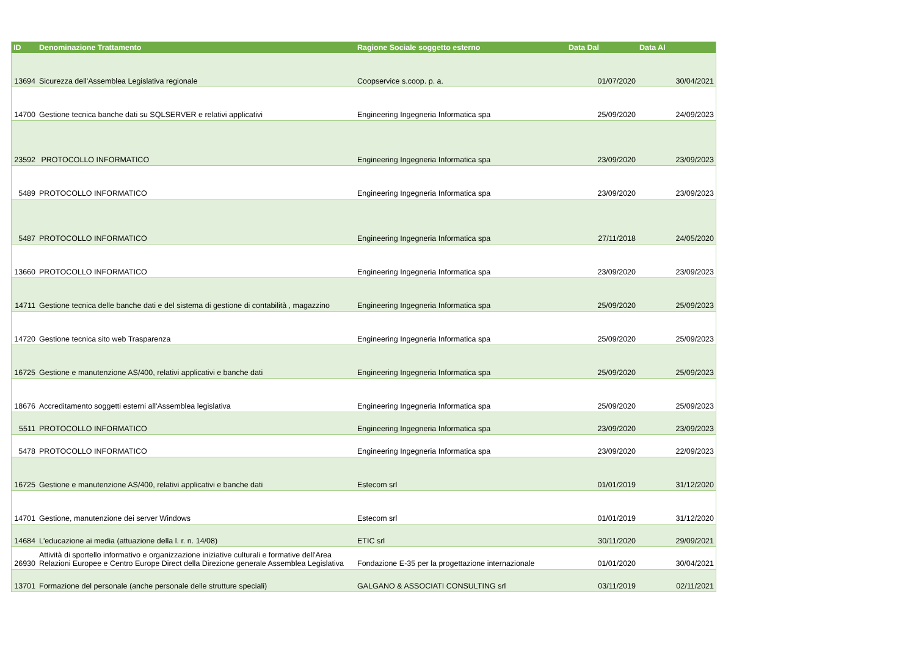| ID | Denominazione Trattamento | Ragione Sociale soggetto esterno | Data Dal | Data Al |
| --- | --- | --- | --- | --- |
| 13694 | Sicurezza dell'Assemblea Legislativa regionale | Coopservice s.coop. p. a. | 01/07/2020 | 30/04/2021 |
| 14700 | Gestione tecnica banche dati su SQLSERVER e relativi applicativi | Engineering Ingegneria Informatica spa | 25/09/2020 | 24/09/2023 |
| 23592 | PROTOCOLLO INFORMATICO | Engineering Ingegneria Informatica spa | 23/09/2020 | 23/09/2023 |
| 5489 | PROTOCOLLO INFORMATICO | Engineering Ingegneria Informatica spa | 23/09/2020 | 23/09/2023 |
| 5487 | PROTOCOLLO INFORMATICO | Engineering Ingegneria Informatica spa | 27/11/2018 | 24/05/2020 |
| 13660 | PROTOCOLLO INFORMATICO | Engineering Ingegneria Informatica spa | 23/09/2020 | 23/09/2023 |
| 14711 | Gestione tecnica delle banche dati e del sistema di gestione di contabilità , magazzino | Engineering Ingegneria Informatica spa | 25/09/2020 | 25/09/2023 |
| 14720 | Gestione tecnica sito web Trasparenza | Engineering Ingegneria Informatica spa | 25/09/2020 | 25/09/2023 |
| 16725 | Gestione e manutenzione AS/400, relativi applicativi e banche dati | Engineering Ingegneria Informatica spa | 25/09/2020 | 25/09/2023 |
| 18676 | Accreditamento soggetti esterni all'Assemblea legislativa | Engineering Ingegneria Informatica spa | 25/09/2020 | 25/09/2023 |
| 5511 | PROTOCOLLO INFORMATICO | Engineering Ingegneria Informatica spa | 23/09/2020 | 23/09/2023 |
| 5478 | PROTOCOLLO INFORMATICO | Engineering Ingegneria Informatica spa | 23/09/2020 | 22/09/2023 |
| 16725 | Gestione e manutenzione AS/400, relativi applicativi e banche dati | Estecom srl | 01/01/2019 | 31/12/2020 |
| 14701 | Gestione, manutenzione dei server Windows | Estecom srl | 01/01/2019 | 31/12/2020 |
| 14684 | L'educazione ai media (attuazione della l. r. n. 14/08) | ETIC srl | 30/11/2020 | 29/09/2021 |
| 26930 | Attività di sportello informativo e organizzazione iniziative culturali e formative dell'Area Relazioni Europee e Centro Europe Direct della Direzione generale Assemblea Legislativa | Fondazione E-35 per la progettazione internazionale | 01/01/2020 | 30/04/2021 |
| 13701 | Formazione del personale (anche personale delle strutture speciali) | GALGANO & ASSOCIATI CONSULTING srl | 03/11/2019 | 02/11/2021 |